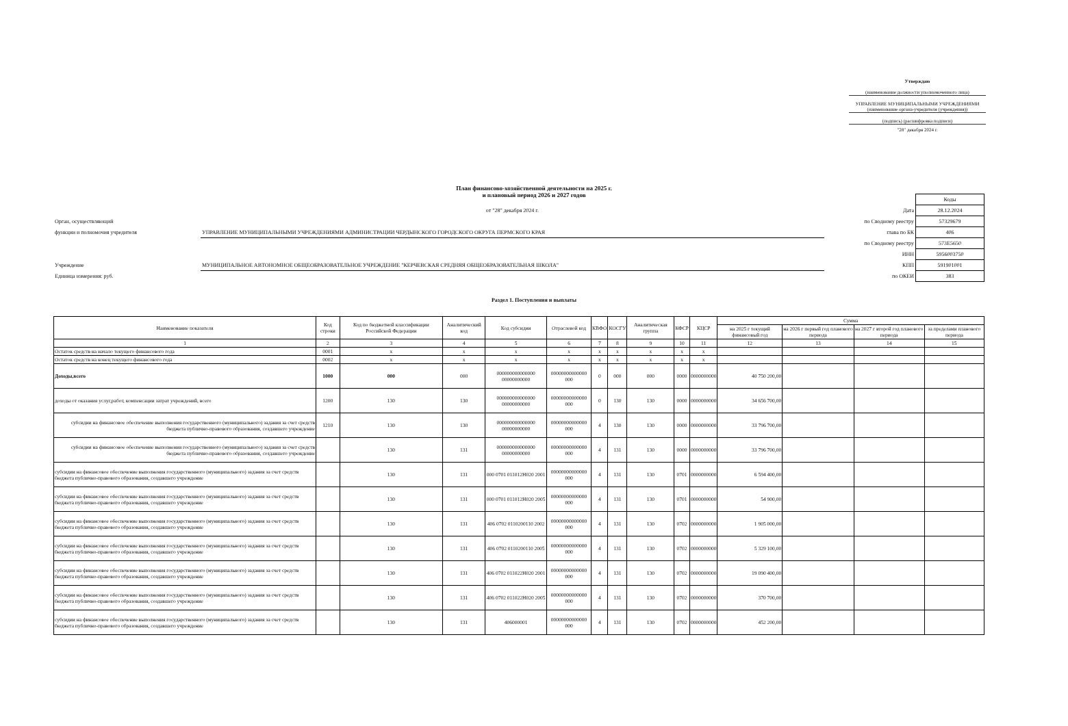Утверждаю
(наименование должности уполномоченного лица)
УПРАВЛЕНИЕ МУНИЦИПАЛЬНЫМИ УЧРЕЖДЕНИЯМИ
(наименование органа-учредителя (учреждения))
(подпись) (расшифровка подписи)
"28" декабря 2024 г.
План финансово-хозяйственной деятельности на 2025 г.
и плановый период 2026 и 2027 годов
| | | | Коды |
| | от "28" декабря 2024 г. | Дата | 28.12.2024 |
| Орган, осуществляющий | | по Сводному реестру | 57329679 |
| функции и полномочия учредителя | УПРАВЛЕНИЕ МУНИЦИПАЛЬНЫМИ УЧРЕЖДЕНИЯМИ АДМИНИСТРАЦИИ ЧЕРДЫНСКОГО ГОРОДСКОГО ОКРУГА ПЕРМСКОГО КРАЯ | глава по БК | 406 |
| | | по Сводному реестру | 573Е5650 |
| | | ИНН | 5956003750 |
| Учреждение | МУНИЦИПАЛЬНОЕ АВТОНОМНОЕ ОБЩЕОБРАЗОВАТЕЛЬНОЕ УЧРЕЖДЕНИЕ "КЕРЧЕВСКАЯ СРЕДНЯЯ ОБЩЕОБРАЗОВАТЕЛЬНАЯ ШКОЛА" | КПП | 591901001 |
| Единица измерения: руб. | | по ОКЕИ | 383 |
Раздел 1. Поступления и выплаты
| Наименование показателя | Код строки | Код по бюджетной классификации Российской Федерации | Аналитический код | Код субсидии | Отраслевой код | КВФО | КОСГУ | Аналитическая группа | КФСР | КЦСР | Сумма | | | |
| --- | --- | --- | --- | --- | --- | --- | --- | --- | --- | --- | --- | --- | --- | --- |
| | | | | | | | | | | | на 2025 г текущий финансовый год | на 2026 г первый год планового периода | на 2027 г второй год планового периода | за пределами планового периода |
| 1 | 2 | 3 | 4 | 5 | 6 | 7 | 8 | 9 | 10 | 11 | 12 | 13 | 14 | 15 |
| Остаток средств на начало текущего финансового года | 0001 | x | x | x | x | x | x | x | x | x | | | | |
| Остаток средств на конец текущего финансового года | 0002 | x | x | x | x | x | x | x | x | x | | | | |
| Доходы,всего | 1000 | 000 | 000 | 000000000000000 00000000000 | 00000000000000 000 | 0 | 000 | 000 | 0000 | 0000000000 | 40 750 200,00 | | | |
| доходы от оказания услуг,работ, компенсации затрат учреждений, всего | 1200 | 130 | 130 | 000000000000000 00000000000 | 00000000000000 000 | 0 | 130 | 130 | 0000 | 0000000000 | 34 656 700,00 | | | |
| субсидии на финансовое обеспечение выполнения государственного (муниципального) задания за счет средств бюджета публично-правового образования, создавшего учреждение | 1210 | 130 | 130 | 000000000000000 00000000000 | 00000000000000 000 | 4 | 130 | 130 | 0000 | 0000000000 | 33 796 700,00 | | | |
| субсидии на финансовое обеспечение выполнения государственного (муниципального) задания за счет средств бюджета публично-правового образования, создавшего учреждение | | 130 | 131 | 000000000000000 00000000000 | 00000000000000 000 | 4 | 131 | 130 | 0000 | 0000000000 | 33 796 700,00 | | | |
| субсидии на финансовое обеспечение выполнения государственного (муниципального) задания за счет средств бюджета публично-правового образования, создавшего учреждение | | 130 | 131 | 000 0701 011012Н020 2001 | 00000000000000 000 | 4 | 131 | 130 | 0701 | 0000000000 | 6 594 400,00 | | | |
| субсидии на финансовое обеспечение выполнения государственного (муниципального) задания за счет средств бюджета публично-правового образования, создавшего учреждение | | 130 | 131 | 000 0701 011012Н020 2005 | 00000000000000 000 | 4 | 131 | 130 | 0701 | 0000000000 | 54 900,00 | | | |
| субсидии на финансовое обеспечение выполнения государственного (муниципального) задания за счет средств бюджета публично-правового образования, создавшего учреждение | | 130 | 131 | 406 0702 0110200110 2002 | 00000000000000 000 | 4 | 131 | 130 | 0702 | 0000000000 | 1 905 000,00 | | | |
| субсидии на финансовое обеспечение выполнения государственного (муниципального) задания за счет средств бюджета публично-правового образования, создавшего учреждение | | 130 | 131 | 406 0702 0110200110 2005 | 00000000000000 000 | 4 | 131 | 130 | 0702 | 0000000000 | 5 329 100,00 | | | |
| субсидии на финансовое обеспечение выполнения государственного (муниципального) задания за счет средств бюджета публично-правового образования, создавшего учреждение | | 130 | 131 | 406 0702 011022Н020 2001 | 00000000000000 000 | 4 | 131 | 130 | 0702 | 0000000000 | 19 090 400,00 | | | |
| субсидии на финансовое обеспечение выполнения государственного (муниципального) задания за счет средств бюджета публично-правового образования, создавшего учреждение | | 130 | 131 | 406 0702 011022Н020 2005 | 00000000000000 000 | 4 | 131 | 130 | 0702 | 0000000000 | 370 700,00 | | | |
| субсидии на финансовое обеспечение выполнения государственного (муниципального) задания за счет средств бюджета публично-правового образования, создавшего учреждение | | 130 | 131 | 406000001 | 00000000000000 000 | 4 | 131 | 130 | 0702 | 0000000000 | 452 200,00 | | | |